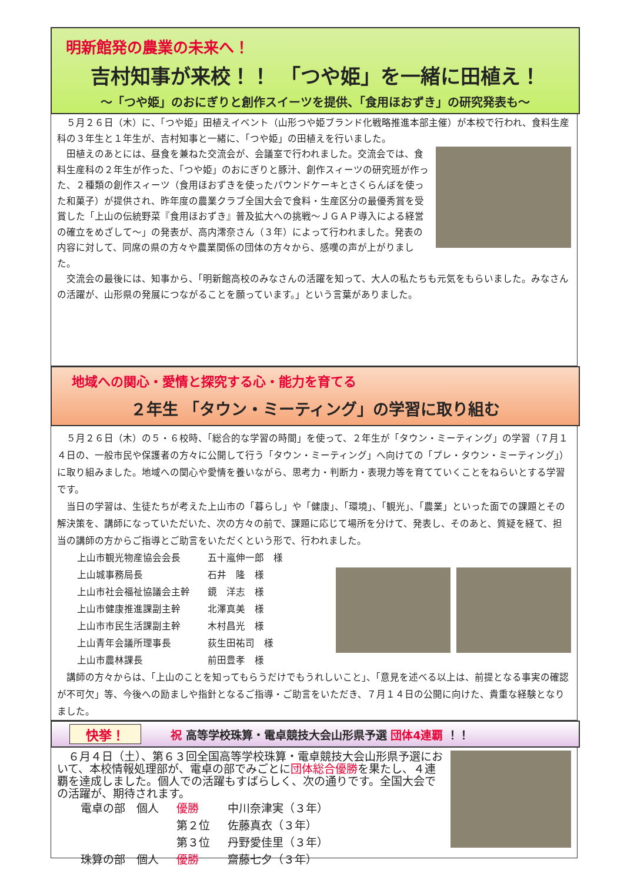明新館発の農業の未来へ！
吉村知事が来校！！　「つや姫」を一緒に田植え！
～「つや姫」のおにぎりと創作スイーツを提供、「食用ほおずき」の研究発表も～
５月２６日（木）に、「つや姫」田植えイベント（山形つや姫ブランド化戦略推進本部主催）が本校で行われ、食料生産科の３年生と１年生が、吉村知事と一緒に、「つや姫」の田植えを行いました。
田植えのあとには、昼食を兼ねた交流会が、会議室で行われました。交流会では、食料生産科の２年生が作った、「つや姫」のおにぎりと豚汁、創作スィーツの研究班が作った、２種類の創作スィーツ（食用ほおずきを使ったパウンドケーキとさくらんぼを使った和菓子）が提供され、昨年度の農業クラブ全国大会で食料・生産区分の最優秀賞を受賞した「上山の伝統野菜『食用ほおずき』普及拡大への挑戦～ＪＧＡＰ導入による経営の確立をめざして～」の発表が、高内澪奈さん（３年）によって行われました。発表の内容に対して、同席の県の方々や農業関係の団体の方々から、感嘆の声が上がりました。
交流会の最後には、知事から、「明新館高校のみなさんの活躍を知って、大人の私たちも元気をもらいました。みなさんの活躍が、山形県の発展につながることを願っています。」という言葉がありました。
地域への関心・愛情と探究する心・能力を育てる
２年生 「タウン・ミーティング」の学習に取り組む
５月２６日（木）の５・６校時、「総合的な学習の時間」を使って、２年生が「タウン・ミーティング」の学習（７月１４日の、一般市民や保護者の方々に公開して行う「タウン・ミーティング」へ向けての「プレ・タウン・ミーティング」）に取り組みました。地域への関心や愛情を養いながら、思考力・判断力・表現力等を育てていくことをねらいとする学習です。
当日の学習は、生徒たちが考えた上山市の「暮らし」や「健康」、「環境」、「観光」、「農業」といった面での課題とその解決策を、講師になっていただいた、次の方々の前で、課題に応じて場所を分けて、発表し、そのあと、質疑を経て、担当の講師の方からご指導とご助言をいただくという形で、行われました。
| 上山市観光物産協会会長 | 五十嵐伸一郎 様 |
| 上山城事務局長 | 石井 隆 様 |
| 上山市社会福祉協議会主幹 | 鏡 洋志 様 |
| 上山市健康推進課副主幹 | 北澤真美 様 |
| 上山市市民生活課副主幹 | 木村昌光 様 |
| 上山青年会議所理事長 | 荻生田祐司 様 |
| 上山市農林課長 | 前田豊孝 様 |
講師の方々からは、「上山のことを知ってもらうだけでもうれしいこと」、「意見を述べる以上は、前提となる事実の確認が不可欠」等、今後への励ましや指針となるご指導・ご助言をいただき、７月１４日の公開に向けた、貴重な経験となりました。
快挙！ 祝 高等学校珠算・電卓競技大会山形県予選 団体4連覇 ！！
６月４日（土）、第６３回全国高等学校珠算・電卓競技大会山形県予選において、本校情報処理部が、電卓の部でみごとに団体総合優勝を果たし、４連覇を達成しました。個人での活躍もすばらしく、次の通りです。全国大会での活躍が、期待されます。
| 電卓の部 個人 | 優勝 | 中川奈津実（３年） |
| | 第２位 | 佐藤真衣（３年） |
| | 第３位 | 丹野愛佳里（３年） |
| 珠算の部 個人 | 優勝 | 齋藤七夕（３年） |